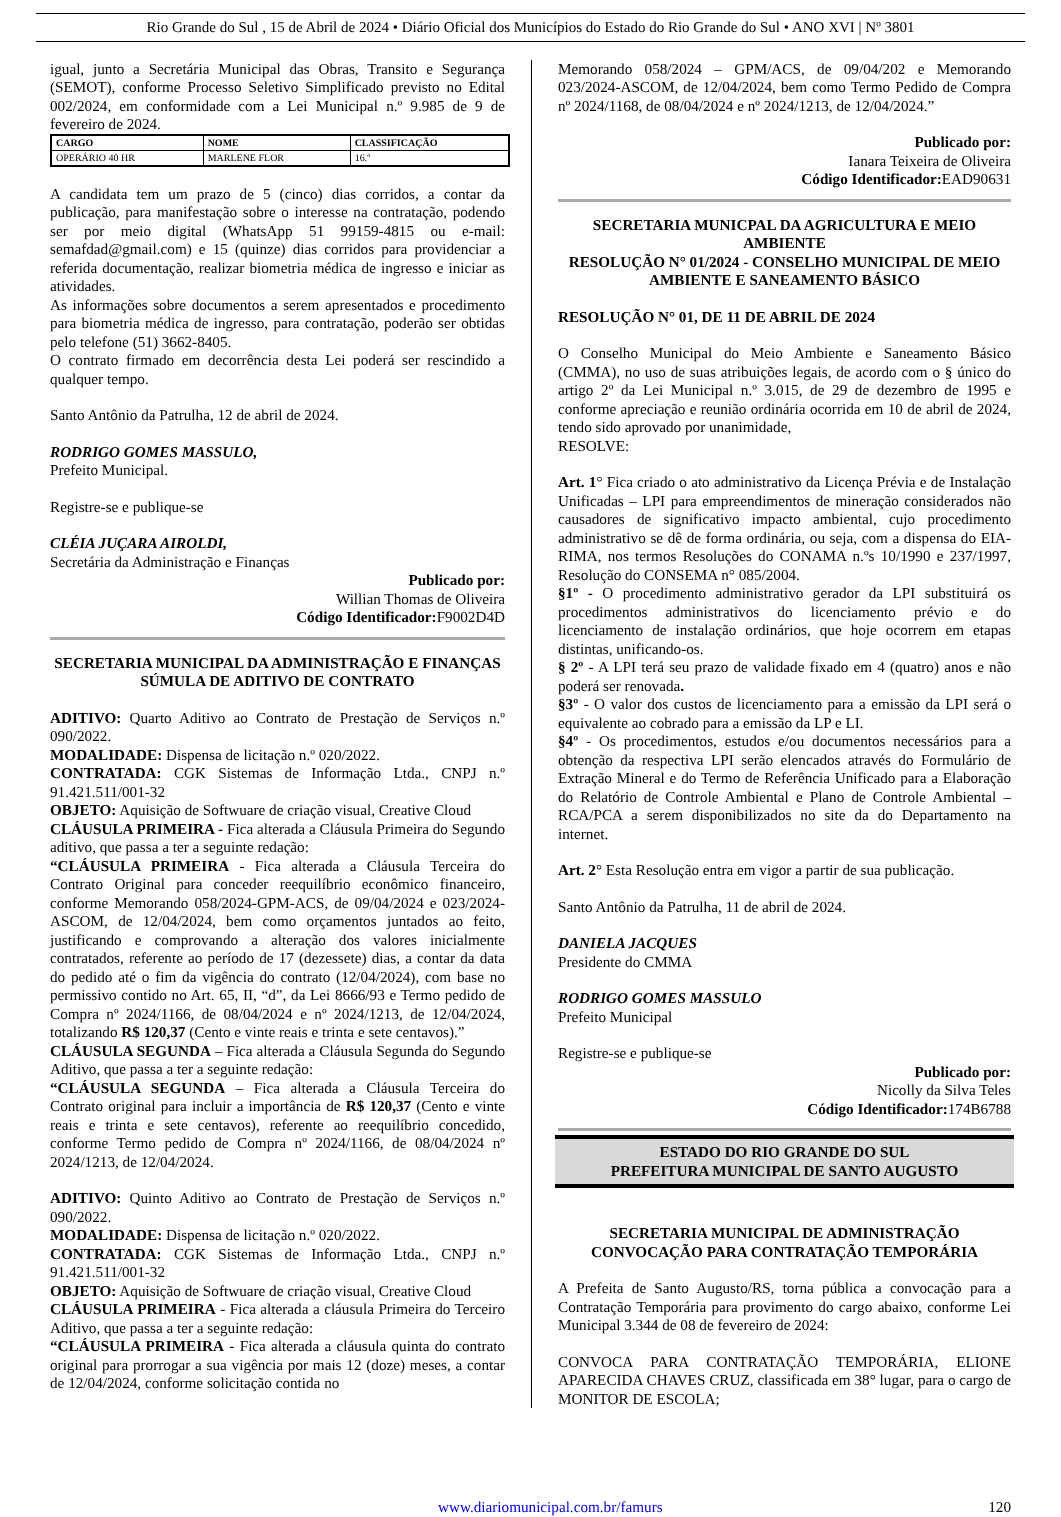Rio Grande do Sul , 15 de Abril de 2024 • Diário Oficial dos Municípios do Estado do Rio Grande do Sul • ANO XVI | Nº 3801
igual, junto a Secretária Municipal das Obras, Transito e Segurança (SEMOT), conforme Processo Seletivo Simplificado previsto no Edital 002/2024, em conformidade com a Lei Municipal n.º 9.985 de 9 de fevereiro de 2024.
| CARGO | NOME | CLASSIFICAÇÃO |
| --- | --- | --- |
| OPERÁRIO 40 HR | MARLENE FLOR | 16.º |
A candidata tem um prazo de 5 (cinco) dias corridos, a contar da publicação, para manifestação sobre o interesse na contratação, podendo ser por meio digital (WhatsApp 51 99159-4815 ou e-mail: semafdad@gmail.com) e 15 (quinze) dias corridos para providenciar a referida documentação, realizar biometria médica de ingresso e iniciar as atividades.
As informações sobre documentos a serem apresentados e procedimento para biometria médica de ingresso, para contratação, poderão ser obtidas pelo telefone (51) 3662-8405.
O contrato firmado em decorrência desta Lei poderá ser rescindido a qualquer tempo.
Santo Antônio da Patrulha, 12 de abril de 2024.
RODRIGO GOMES MASSULO,
Prefeito Municipal.
Registre-se e publique-se
CLÉIA JUÇARA AIROLDI,
Secretária da Administração e Finanças
Publicado por:
Willian Thomas de Oliveira
Código Identificador: F9002D4D
SECRETARIA MUNICIPAL DA ADMINISTRAÇÃO E FINANÇAS
SÚMULA DE ADITIVO DE CONTRATO
ADITIVO: Quarto Aditivo ao Contrato de Prestação de Serviços n.º 090/2022.
MODALIDADE: Dispensa de licitação n.º 020/2022.
CONTRATADA: CGK Sistemas de Informação Ltda., CNPJ n.º 91.421.511/001-32
OBJETO: Aquisição de Softwuare de criação visual, Creative Cloud
CLÁUSULA PRIMEIRA - Fica alterada a Cláusula Primeira do Segundo aditivo, que passa a ter a seguinte redação:
“CLÁUSULA PRIMEIRA - Fica alterada a Cláusula Terceira do Contrato Original para conceder reequilíbrio econômico financeiro, conforme Memorando 058/2024-GPM-ACS, de 09/04/2024 e 023/2024-ASCOM, de 12/04/2024, bem como orçamentos juntados ao feito, justificando e comprovando a alteração dos valores inicialmente contratados, referente ao período de 17 (dezessete) dias, a contar da data do pedido até o fim da vigência do contrato (12/04/2024), com base no permissivo contido no Art. 65, II, “d”, da Lei 8666/93 e Termo pedido de Compra nº 2024/1166, de 08/04/2024 e nº 2024/1213, de 12/04/2024, totalizando R$ 120,37 (Cento e vinte reais e trinta e sete centavos).”
CLÁUSULA SEGUNDA – Fica alterada a Cláusula Segunda do Segundo Aditivo, que passa a ter a seguinte redação:
“CLÁUSULA SEGUNDA – Fica alterada a Cláusula Terceira do Contrato original para incluir a importância de R$ 120,37 (Cento e vinte reais e trinta e sete centavos), referente ao reequilíbrio concedido, conforme Termo pedido de Compra nº 2024/1166, de 08/04/2024 nº 2024/1213, de 12/04/2024.
ADITIVO: Quinto Aditivo ao Contrato de Prestação de Serviços n.º 090/2022.
MODALIDADE: Dispensa de licitação n.º 020/2022.
CONTRATADA: CGK Sistemas de Informação Ltda., CNPJ n.º 91.421.511/001-32
OBJETO: Aquisição de Softwuare de criação visual, Creative Cloud
CLÁUSULA PRIMEIRA - Fica alterada a cláusula Primeira do Terceiro Aditivo, que passa a ter a seguinte redação:
“CLÁUSULA PRIMEIRA - Fica alterada a cláusula quinta do contrato original para prorrogar a sua vigência por mais 12 (doze) meses, a contar de 12/04/2024, conforme solicitação contida no
Memorando 058/2024 – GPM/ACS, de 09/04/202 e Memorando 023/2024-ASCOM, de 12/04/2024, bem como Termo Pedido de Compra nº 2024/1168, de 08/04/2024 e nº 2024/1213, de 12/04/2024.”
Publicado por:
Ianara Teixeira de Oliveira
Código Identificador: EAD90631
SECRETARIA MUNICPAL DA AGRICULTURA E MEIO AMBIENTE
RESOLUÇÃO N° 01/2024 - CONSELHO MUNICIPAL DE MEIO AMBIENTE E SANEAMENTO BÁSICO
RESOLUÇÃO N° 01, DE 11 DE ABRIL DE 2024
O Conselho Municipal do Meio Ambiente e Saneamento Básico (CMMA), no uso de suas atribuições legais, de acordo com o § único do artigo 2º da Lei Municipal n.º 3.015, de 29 de dezembro de 1995 e conforme apreciação e reunião ordinária ocorrida em 10 de abril de 2024, tendo sido aprovado por unanimidade,
RESOLVE:
Art. 1° Fica criado o ato administrativo da Licença Prévia e de Instalação Unificadas – LPI para empreendimentos de mineração considerados não causadores de significativo impacto ambiental, cujo procedimento administrativo se dê de forma ordinária, ou seja, com a dispensa do EIA-RIMA, nos termos Resoluções do CONAMA n.ºs 10/1990 e 237/1997, Resolução do CONSEMA n° 085/2004.
§1º - O procedimento administrativo gerador da LPI substituirá os procedimentos administrativos do licenciamento prévio e do licenciamento de instalação ordinários, que hoje ocorrem em etapas distintas, unificando-os.
§ 2º - A LPI terá seu prazo de validade fixado em 4 (quatro) anos e não poderá ser renovada.
§3º - O valor dos custos de licenciamento para a emissão da LPI será o equivalente ao cobrado para a emissão da LP e LI.
§4º - Os procedimentos, estudos e/ou documentos necessários para a obtenção da respectiva LPI serão elencados através do Formulário de Extração Mineral e do Termo de Referência Unificado para a Elaboração do Relatório de Controle Ambiental e Plano de Controle Ambiental – RCA/PCA a serem disponibilizados no site da do Departamento na internet.
Art. 2° Esta Resolução entra em vigor a partir de sua publicação.
Santo Antônio da Patrulha, 11 de abril de 2024.
DANIELA JACQUES
Presidente do CMMA
RODRIGO GOMES MASSULO
Prefeito Municipal
Registre-se e publique-se
Publicado por:
Nicolly da Silva Teles
Código Identificador: 174B6788
ESTADO DO RIO GRANDE DO SUL
PREFEITURA MUNICIPAL DE SANTO AUGUSTO
SECRETARIA MUNICIPAL DE ADMINISTRAÇÃO
CONVOCAÇÃO PARA CONTRATAÇÃO TEMPORÁRIA
A Prefeita de Santo Augusto/RS, torna pública a convocação para a Contratação Temporária para provimento do cargo abaixo, conforme Lei Municipal 3.344 de 08 de fevereiro de 2024:
CONVOCA PARA CONTRATAÇÃO TEMPORÁRIA, ELIONE APARECIDA CHAVES CRUZ, classificada em 38° lugar, para o cargo de MONITOR DE ESCOLA;
www.diariomunicipal.com.br/famurs 120